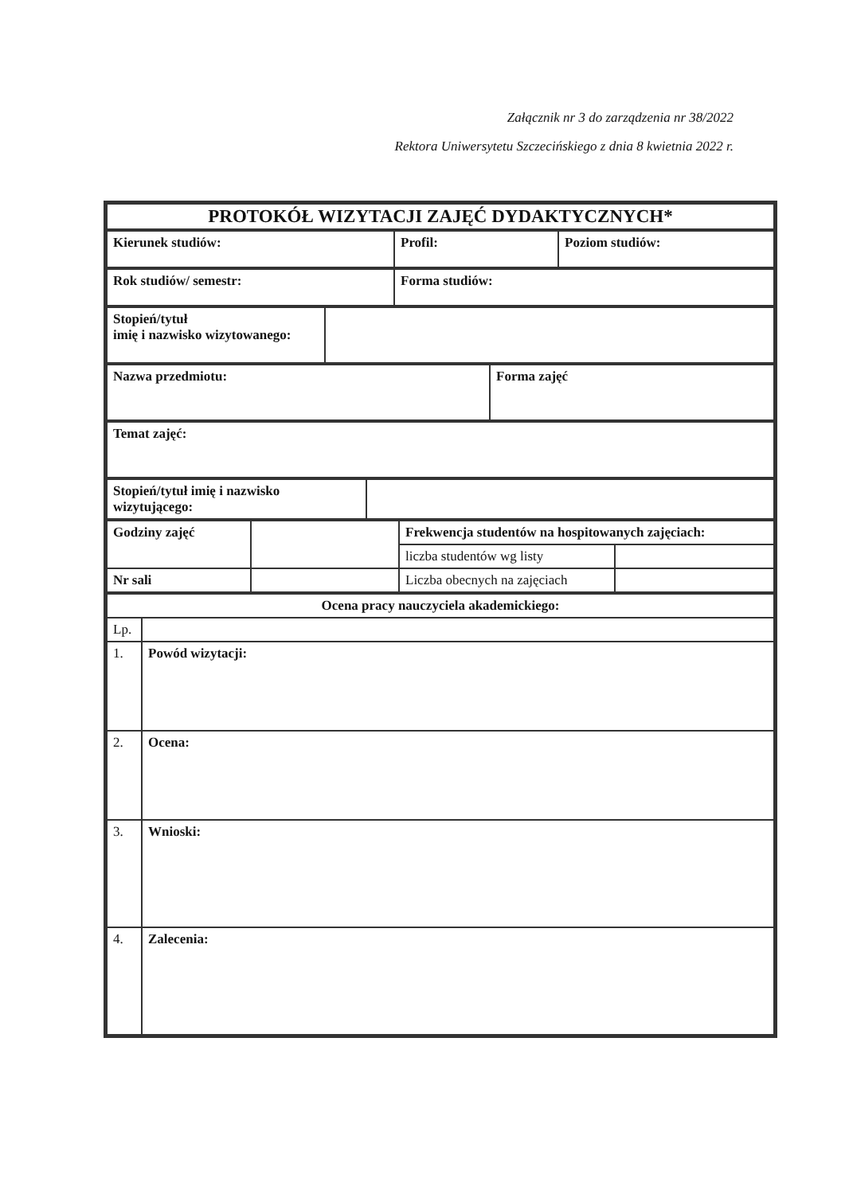Załącznik nr 3 do zarządzenia nr 38/2022
Rektora Uniwersytetu Szczecińskiego z dnia 8 kwietnia 2022 r.
| PROTOKÓŁ WIZYTACJI ZAJĘĆ DYDAKTYCZNYCH* |
| Kierunek studiów: | Profil: | Poziom studiów: |
| Rok studiów/ semestr: | Forma studiów: |
| Stopień/tytuł imię i nazwisko wizytowanego: | |
| Nazwa przedmiotu: | Forma zajęć |
| Temat zajęć: |
| Stopień/tytuł imię i nazwisko wizytującego: | |
| Godziny zajęć | | Frekwencja studentów na hospitowanych zajęciach: | |
| | | liczba studentów wg listy | |
| Nr sali | | Liczba obecnych na zajęciach | |
| Ocena pracy nauczyciela akademickiego: | |
| Lp. | |
| 1. | Powód wizytacji: |
| 2. | Ocena: |
| 3. | Wnioski: |
| 4. | Zalecenia: |